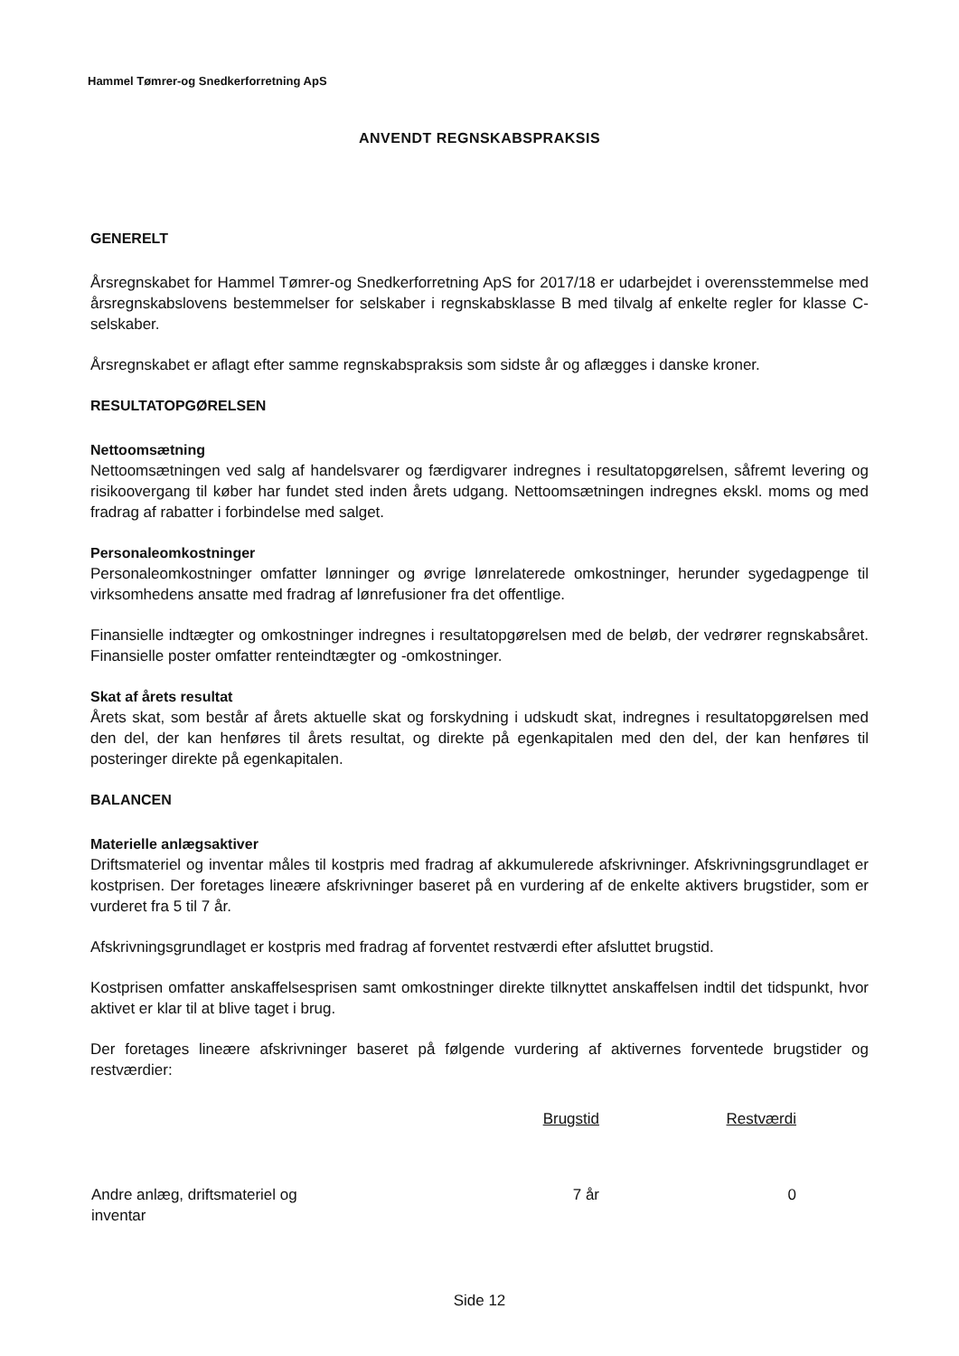Hammel Tømrer-og Snedkerforretning ApS
ANVENDT REGNSKABSPRAKSIS
GENERELT
Årsregnskabet for Hammel Tømrer-og Snedkerforretning ApS for 2017/18 er udarbejdet i overensstemmelse med årsregnskabslovens bestemmelser for selskaber i regnskabsklasse B med tilvalg af enkelte regler for klasse C-selskaber.
Årsregnskabet er aflagt efter samme regnskabspraksis som sidste år og aflægges i danske kroner.
RESULTATOPGØRELSEN
Nettoomsætning
Nettoomsætningen ved salg af handelsvarer og færdigvarer indregnes i resultatopgørelsen, såfremt levering og risikoovergang til køber har fundet sted inden årets udgang. Nettoomsætningen indregnes ekskl. moms og med fradrag af rabatter i forbindelse med salget.
Personaleomkostninger
Personaleomkostninger omfatter lønninger og øvrige lønrelaterede omkostninger, herunder sygedagpenge til virksomhedens ansatte med fradrag af lønrefusioner fra det offentlige.
Finansielle indtægter og omkostninger indregnes i resultatopgørelsen med de beløb, der vedrører regnskabsåret. Finansielle poster omfatter renteindtægter og -omkostninger.
Skat af årets resultat
Årets skat, som består af årets aktuelle skat og forskydning i udskudt skat, indregnes i resultatopgørelsen med den del, der kan henføres til årets resultat, og direkte på egenkapitalen med den del, der kan henføres til posteringer direkte på egenkapitalen.
BALANCEN
Materielle anlægsaktiver
Driftsmateriel og inventar måles til kostpris med fradrag af akkumulerede afskrivninger. Afskrivningsgrundlaget er kostprisen. Der foretages lineære afskrivninger baseret på en vurdering af de enkelte aktivers brugstider, som er vurderet fra 5 til 7 år.
Afskrivningsgrundlaget er kostpris med fradrag af forventet restværdi efter afsluttet brugstid.
Kostprisen omfatter anskaffelsesprisen samt omkostninger direkte tilknyttet anskaffelsen indtil det tidspunkt, hvor aktivet er klar til at blive taget i brug.
Der foretages lineære afskrivninger baseret på følgende vurdering af aktivernes forventede brugstider og restværdier:
| | Brugstid | Restværdi |
| --- | --- | --- |
| Andre anlæg, driftsmateriel og inventar | 7 år | 0 |
Side 12